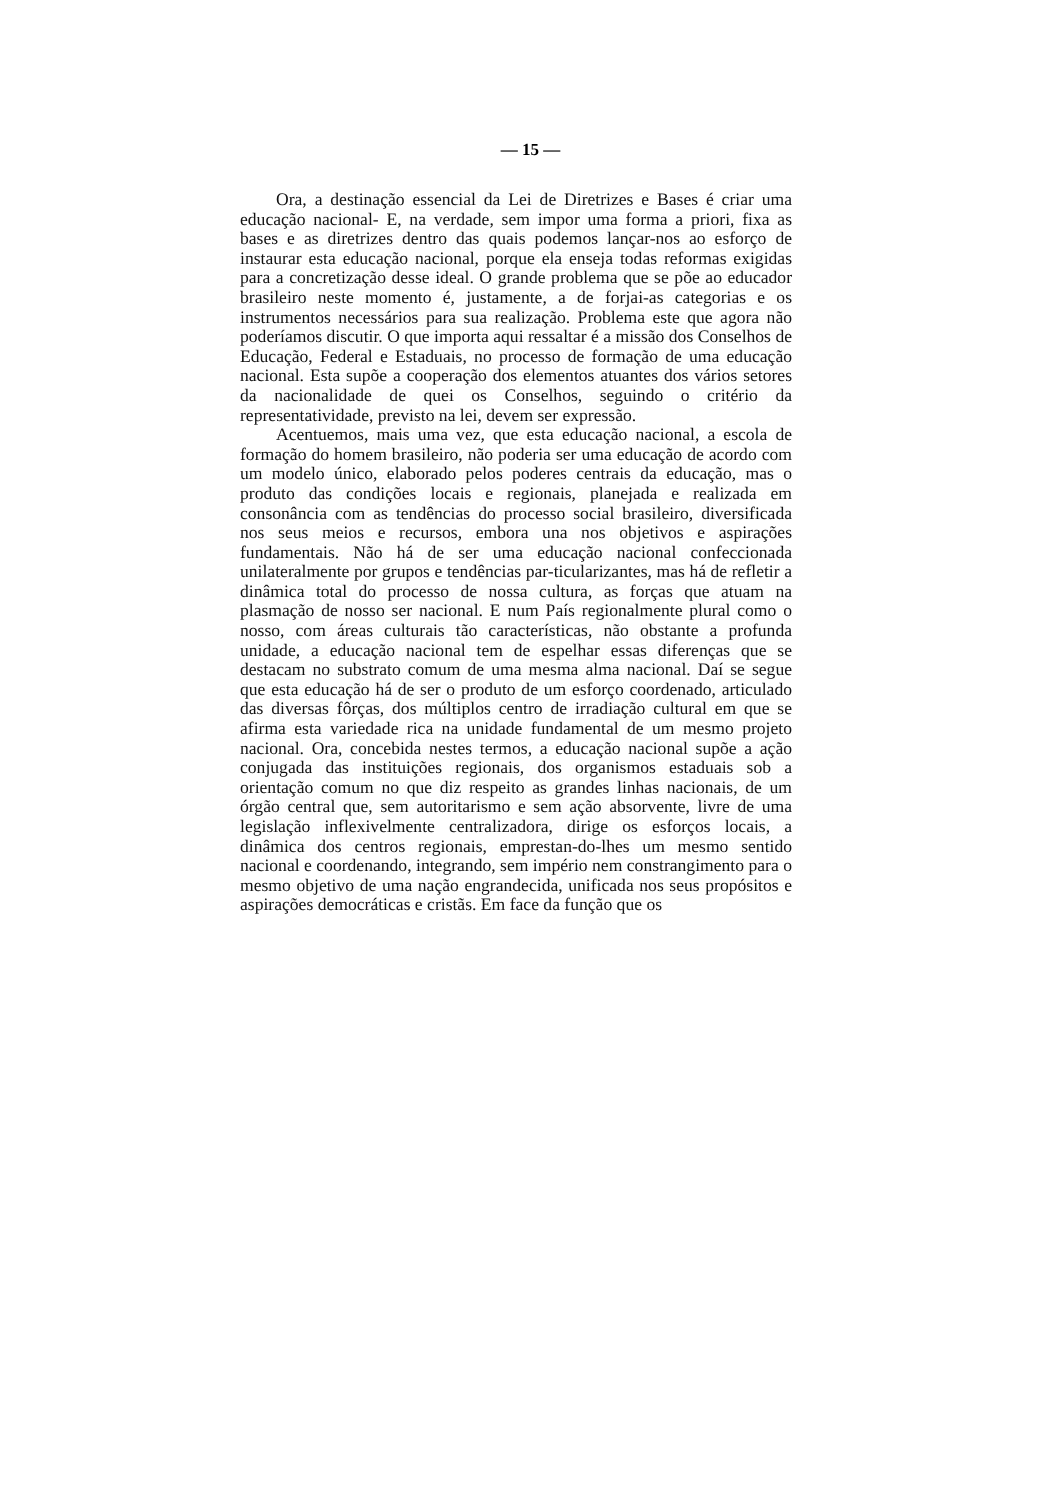— 15 —
Ora, a destinação essencial da Lei de Diretrizes e Bases é criar uma educação nacional- E, na verdade, sem impor uma forma a priori, fixa as bases e as diretrizes dentro das quais podemos lançar-nos ao esforço de instaurar esta educação nacional, porque ela enseja todas reformas exigidas para a concretização desse ideal. O grande problema que se põe ao educador brasileiro neste momento é, justamente, a de forjai-as categorias e os instrumentos necessários para sua realização. Problema este que agora não poderíamos discutir. O que importa aqui ressaltar é a missão dos Conselhos de Educação, Federal e Estaduais, no processo de formação de uma educação nacional. Esta supõe a cooperação dos elementos atuantes dos vários setores da nacionalidade de quei os Conselhos, seguindo o critério da representatividade, previsto na lei, devem ser expressão.
Acentuemos, mais uma vez, que esta educação nacional, a escola de formação do homem brasileiro, não poderia ser uma educação de acordo com um modelo único, elaborado pelos poderes centrais da educação, mas o produto das condições locais e regionais, planejada e realizada em consonância com as tendências do processo social brasileiro, diversificada nos seus meios e recursos, embora una nos objetivos e aspirações fundamentais. Não há de ser uma educação nacional confeccionada unilateralmente por grupos e tendências par-ticularizantes, mas há de refletir a dinâmica total do processo de nossa cultura, as forças que atuam na plasmação de nosso ser nacional. E num País regionalmente plural como o nosso, com áreas culturais tão características, não obstante a profunda unidade, a educação nacional tem de espelhar essas diferenças que se destacam no substrato comum de uma mesma alma nacional. Daí se segue que esta educação há de ser o produto de um esforço coordenado, articulado das diversas fôrças, dos múltiplos centro de irradiação cultural em que se afirma esta variedade rica na unidade fundamental de um mesmo projeto nacional. Ora, concebida nestes termos, a educação nacional supõe a ação conjugada das instituições regionais, dos organismos estaduais sob a orientação comum no que diz respeito as grandes linhas nacionais, de um órgão central que, sem autoritarismo e sem ação absorvente, livre de uma legislação inflexivelmente centralizadora, dirige os esforços locais, a dinâmica dos centros regionais, emprestan-do-lhes um mesmo sentido nacional e coordenando, integrando, sem império nem constrangimento para o mesmo objetivo de uma nação engrandecida, unificada nos seus propósitos e aspirações democráticas e cristãs. Em face da função que os